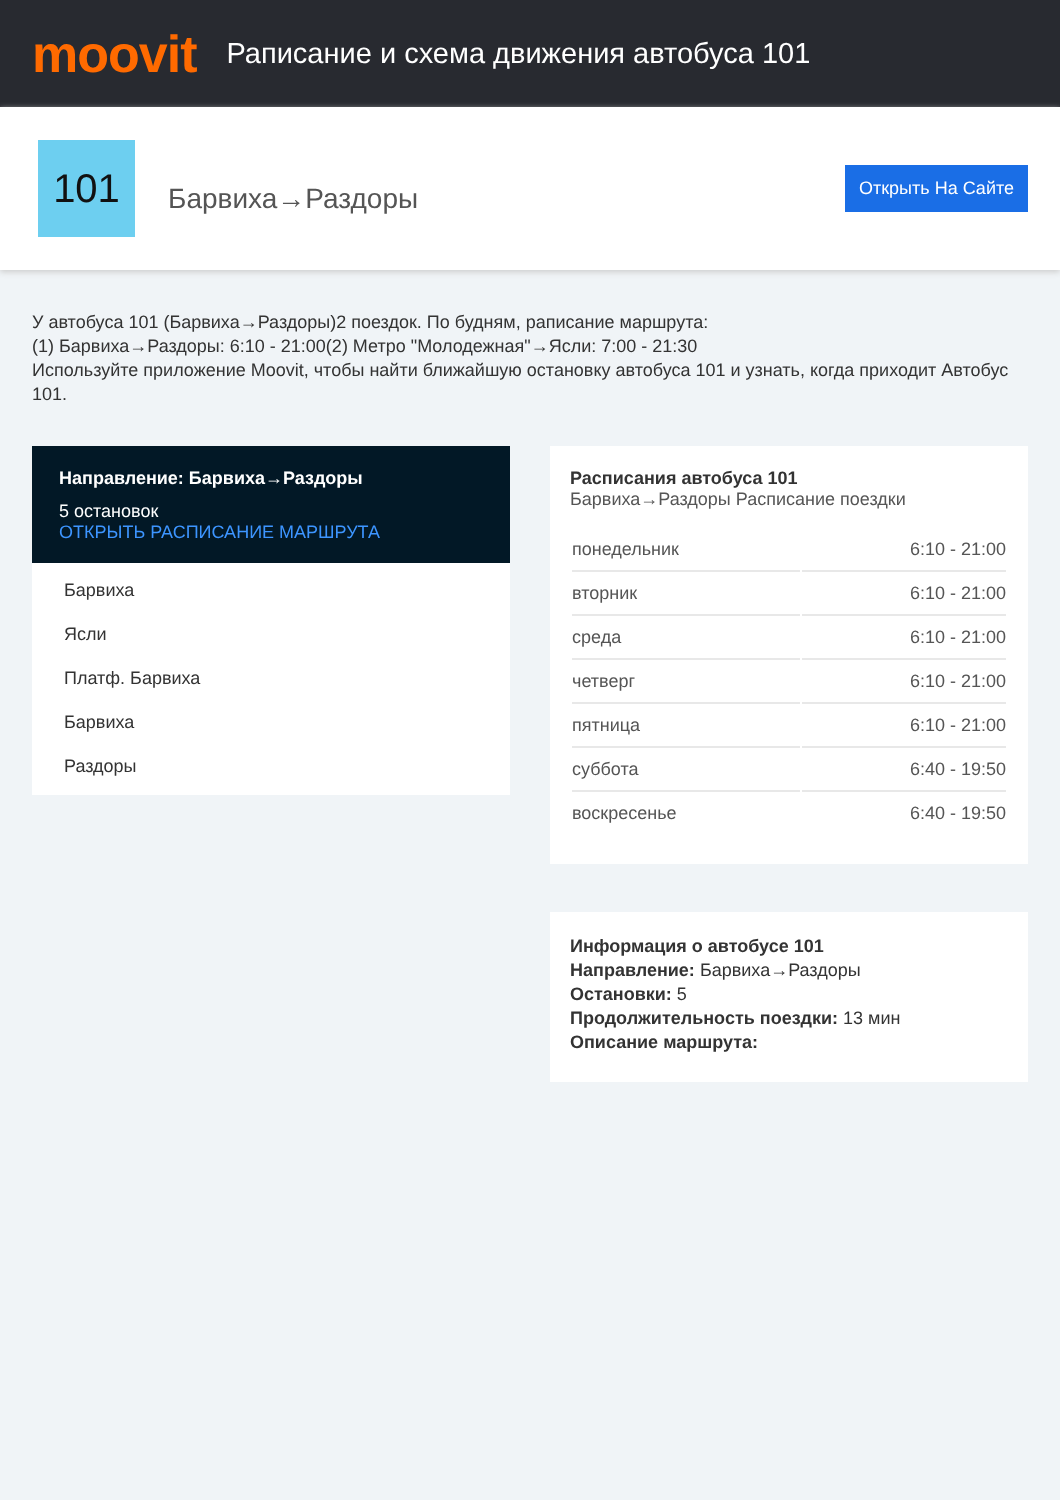moovit
Раписание и схема движения автобуса 101
101
Барвиха→Раздоры
Открыть На Сайте
У автобуса 101 (Барвиха→Раздоры)2 поездок. По будням, раписание маршрута:
(1) Барвиха→Раздоры: 6:10 - 21:00(2) Метро "Молодежная"→Ясли: 7:00 - 21:30
Используйте приложение Moovit, чтобы найти ближайшую остановку автобуса 101 и узнать, когда приходит Автобус 101.
Направление: Барвиха→Раздоры
5 остановок
ОТКРЫТЬ РАСПИСАНИЕ МАРШРУТА
Барвиха
Ясли
Платф. Барвиха
Барвиха
Раздоры
Расписания автобуса 101
Барвиха→Раздоры Расписание поездки
| понедельник | 6:10 - 21:00 |
| вторник | 6:10 - 21:00 |
| среда | 6:10 - 21:00 |
| четверг | 6:10 - 21:00 |
| пятница | 6:10 - 21:00 |
| суббота | 6:40 - 19:50 |
| воскресенье | 6:40 - 19:50 |
Информация о автобусе 101
Направление: Барвиха→Раздоры
Остановки: 5
Продолжительность поездки: 13 мин
Описание маршрута: